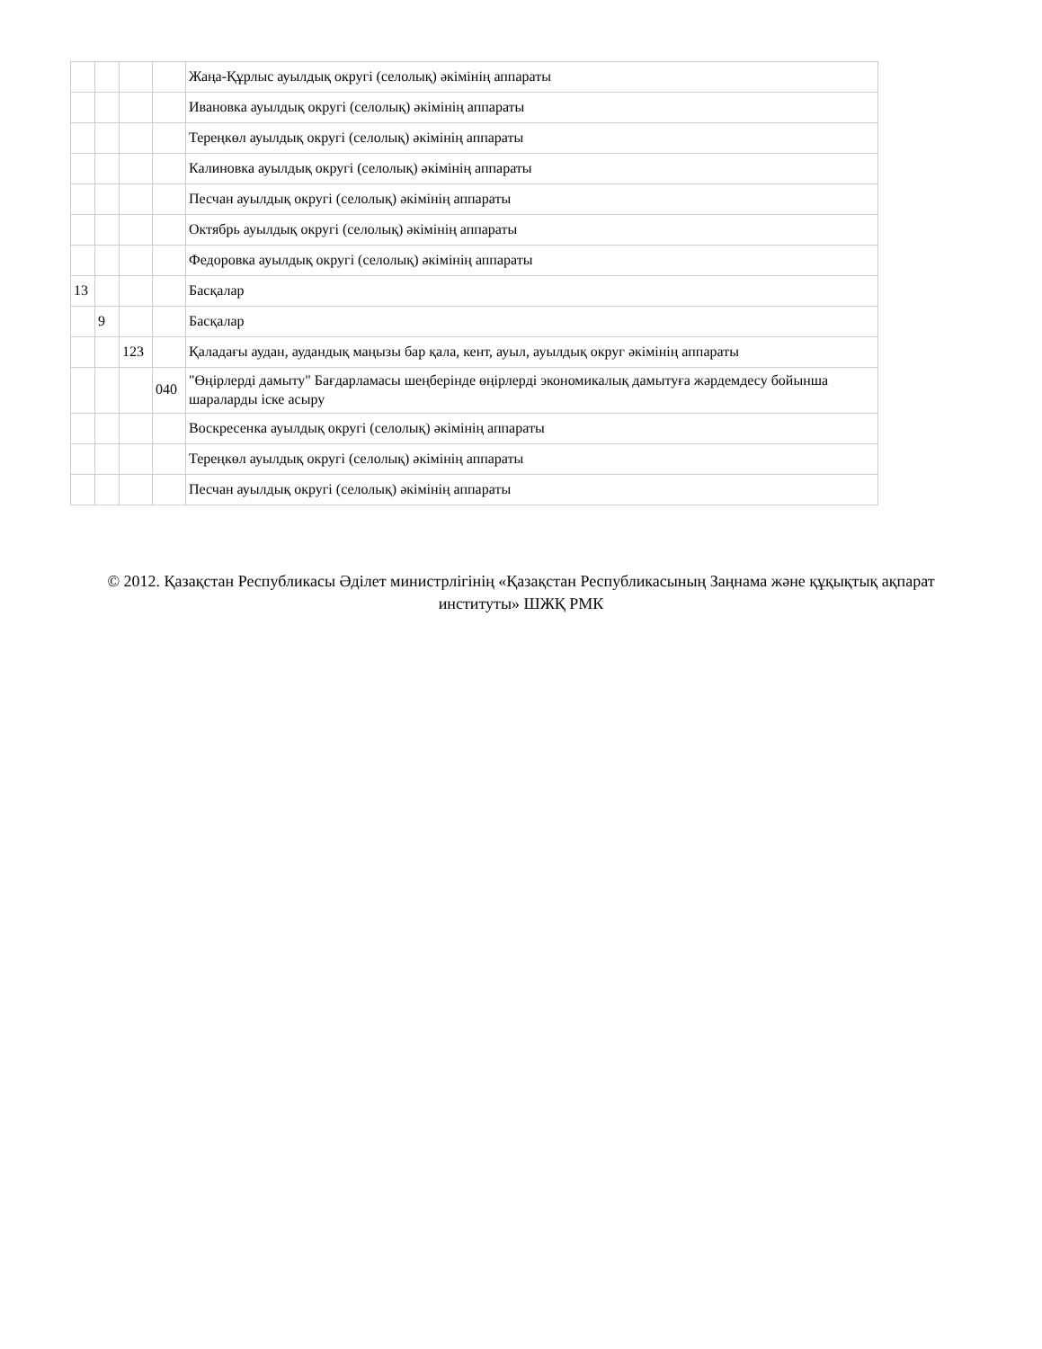| | | | | Жаңа-Құрлыс ауылдық округі (селолық) әкімінің аппараты |
| | | | | Ивановка ауылдық округі (селолық) әкімінің аппараты |
| | | | | Тереңкөл ауылдық округі (селолық) әкімінің аппараты |
| | | | | Калиновка ауылдық округі (селолық) әкімінің аппараты |
| | | | | Песчан ауылдық округі (селолық) әкімінің аппараты |
| | | | | Октябрь ауылдық округі (селолық) әкімінің аппараты |
| | | | | Федоровка ауылдық округі (селолық) әкімінің аппараты |
| 13 | | | | Басқалар |
| | 9 | | | Басқалар |
| | | 123 | | Қаладағы аудан, аудандық маңызы бар қала, кент, ауыл, ауылдық округ әкімінің аппараты |
| | | | 040 | "Өңірлерді дамыту" Бағдарламасы шеңберінде өңірлерді экономикалық дамытуға жәрдемдесу бойынша шараларды іске асыру |
| | | | | Воскресенка ауылдық округі (селолық) әкімінің аппараты |
| | | | | Тереңкөл ауылдық округі (селолық) әкімінің аппараты |
| | | | | Песчан ауылдық округі (селолық) әкімінің аппараты |
© 2012. Қазақстан Республикасы Әділет министрлігінің «Қазақстан Республикасының Заңнама және құқықтық ақпарат институты» ШЖҚ РМК